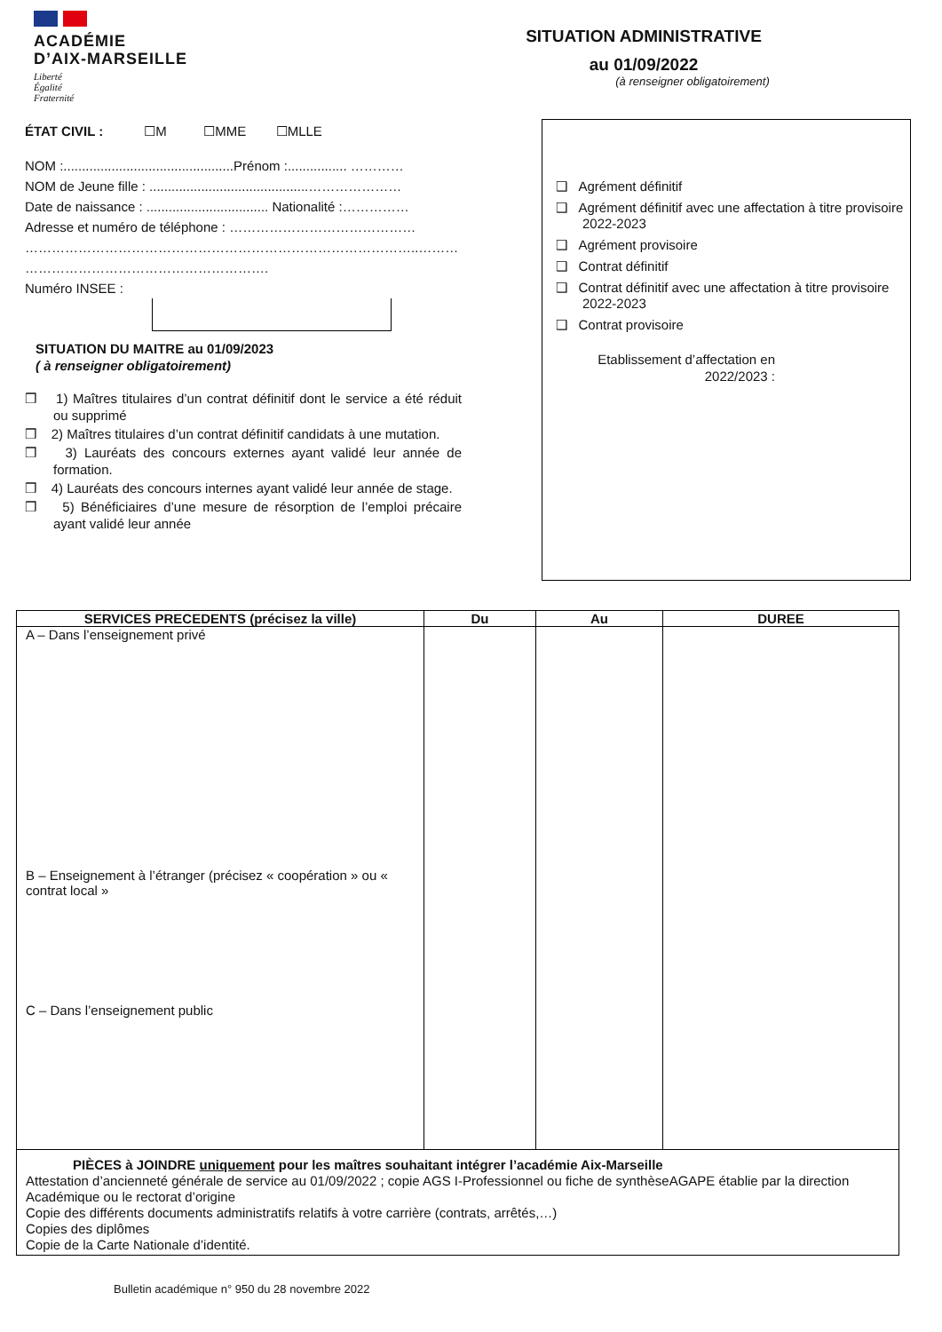ACADÉMIE
D’AIX-MARSEILLE
Liberté
Égalité
Fraternité
SITUATION ADMINISTRATIVE
au 01/09/2022
(à renseigner obligatoirement)
ÉTAT CIVIL : ☐M ☐MME ☐MLLE
NOM :..............................................Prénom :................ …………
NOM de Jeune fille : ...........................................…………………
Date de naissance : ................................. Nationalité :……………
Adresse et numéro de téléphone : ……………………………………
……………………………………………………………………………..………
……………………………………………….
Numéro INSEE :
SITUATION DU MAITRE au 01/09/2023
( à renseigner obligatoirement)
❒ 1) Maîtres titulaires d’un contrat définitif dont le service a été réduit ou supprimé
❒ 2) Maîtres titulaires d’un contrat définitif candidats à une mutation.
❒ 3) Lauréats des concours externes ayant validé leur année de formation.
❒ 4) Lauréats des concours internes ayant validé leur année de stage.
❒ 5) Bénéficiaires d’une mesure de résorption de l’emploi précaire ayant validé leur année
❑ Agrément définitif
❑ Agrément définitif avec une affectation à titre provisoire 2022-2023
❑ Agrément provisoire
❑ Contrat définitif
❑ Contrat définitif avec une affectation à titre provisoire 2022-2023
❑ Contrat provisoire
Etablissement d’affectation en 2022/2023 :
| SERVICES PRECEDENTS (précisez la ville) | Du | Au | DUREE |
| --- | --- | --- | --- |
| A – Dans l’enseignement privé B – Enseignement à l’étranger (précisez « coopération » ou « contrat local » C – Dans l’enseignement public | | | |
| PIÈCES à JOINDRE uniquement pour les maîtres souhaitant intégrer l’académie Aix-Marseille Attestation d’ancienneté générale de service au 01/09/2022 ; copie AGS I-Professionnel ou fiche de synthèseAGAPE établie par la direction Académique ou le rectorat d’origine Copie des différents documents administratifs relatifs à votre carrière (contrats, arrêtés,…) Copies des diplômes Copie de la Carte Nationale d’identité. | | | |
Bulletin académique n° 950 du 28 novembre 2022